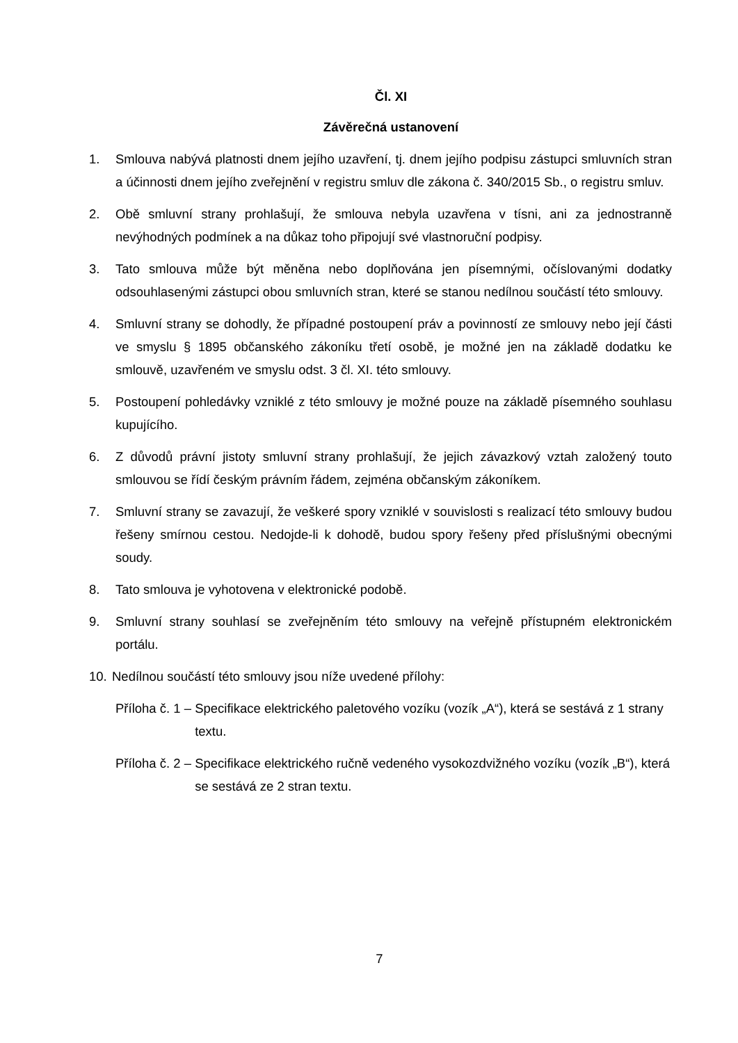Čl. XI
Závěrečná ustanovení
1. Smlouva nabývá platnosti dnem jejího uzavření, tj. dnem jejího podpisu zástupci smluvních stran a účinnosti dnem jejího zveřejnění v registru smluv dle zákona č. 340/2015 Sb., o registru smluv.
2. Obě smluvní strany prohlašují, že smlouva nebyla uzavřena v tísni, ani za jednostranně nevýhodných podmínek a na důkaz toho připojují své vlastnoruční podpisy.
3. Tato smlouva může být měněna nebo doplňována jen písemnými, očíslovanými dodatky odsouhlasenými zástupci obou smluvních stran, které se stanou nedílnou součástí této smlouvy.
4. Smluvní strany se dohodly, že případné postoupení práv a povinností ze smlouvy nebo její části ve smyslu § 1895 občanského zákoníku třetí osobě, je možné jen na základě dodatku ke smlouvě, uzavřeném ve smyslu odst. 3 čl. XI. této smlouvy.
5. Postoupení pohledávky vzniklé z této smlouvy je možné pouze na základě písemného souhlasu kupujícího.
6. Z důvodů právní jistoty smluvní strany prohlašují, že jejich závazkový vztah založený touto smlouvou se řídí českým právním řádem, zejména občanským zákoníkem.
7. Smluvní strany se zavazují, že veškeré spory vzniklé v souvislosti s realizací této smlouvy budou řešeny smírnou cestou. Nedojde-li k dohodě, budou spory řešeny před příslušnými obecnými soudy.
8. Tato smlouva je vyhotovena v elektronické podobě.
9. Smluvní strany souhlasí se zveřejněním této smlouvy na veřejně přístupném elektronickém portálu.
10. Nedílnou součástí této smlouvy jsou níže uvedené přílohy:
Příloha č. 1 – Specifikace elektrického paletového vozíku (vozík „A“), která se sestává z 1 strany textu.
Příloha č. 2 – Specifikace elektrického ručně vedeného vysokozdvižného vozíku (vozík „B“), která se sestává ze 2 stran textu.
7